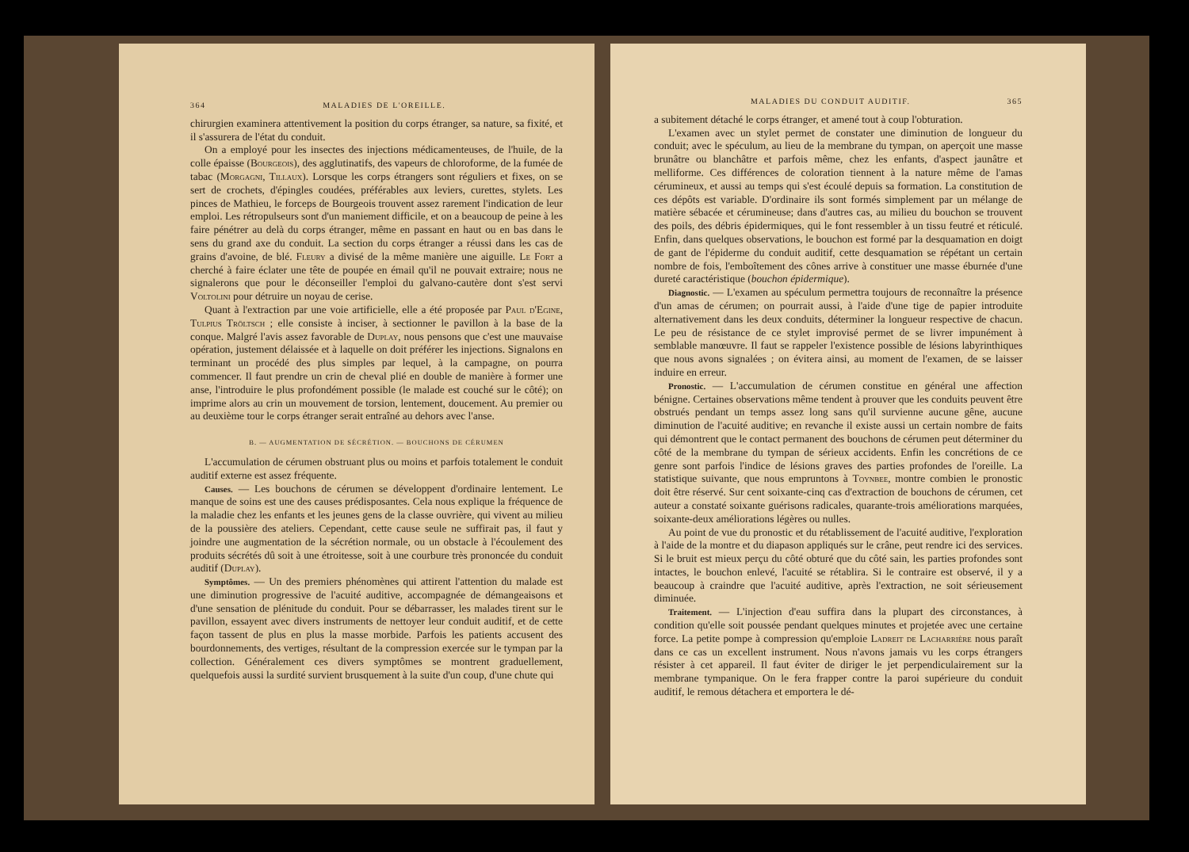364 MALADIES DE L'OREILLE.
chirurgien examinera attentivement la position du corps étranger, sa nature, sa fixité, et il s'assurera de l'état du conduit.
On a employé pour les insectes des injections médicamenteuses, de l'huile, de la colle épaisse (Bourgeois), des agglutinatifs, des vapeurs de chloroforme, de la fumée de tabac (Morgagni, Tillaux). Lorsque les corps étrangers sont réguliers et fixes, on se sert de crochets, d'épingles coudées, préférables aux leviers, curettes, stylets. Les pinces de Mathieu, le forceps de Bourgeois trouvent assez rarement l'indication de leur emploi. Les rétropulseurs sont d'un maniement difficile, et on a beaucoup de peine à les faire pénétrer au delà du corps étranger, même en passant en haut ou en bas dans le sens du grand axe du conduit. La section du corps étranger a réussi dans les cas de grains d'avoine, de blé. Fleury a divisé de la même manière une aiguille. Le Fort a cherché à faire éclater une tête de poupée en émail qu'il ne pouvait extraire; nous ne signalerons que pour le déconseiller l'emploi du galvano-cautère dont s'est servi Voltolini pour détruire un noyau de cerise.
Quant à l'extraction par une voie artificielle, elle a été proposée par Paul d'Egine, Tulpius Tröltsch ; elle consiste à inciser, à sectionner le pavillon à la base de la conque. Malgré l'avis assez favorable de Duplay, nous pensons que c'est une mauvaise opération, justement délaissée et à laquelle on doit préférer les injections. Signalons en terminant un procédé des plus simples par lequel, à la campagne, on pourra commencer. Il faut prendre un crin de cheval plié en double de manière à former une anse, l'introduire le plus profondément possible (le malade est couché sur le côté); on imprime alors au crin un mouvement de torsion, lentement, doucement. Au premier ou au deuxième tour le corps étranger serait entraîné au dehors avec l'anse.
B. — AUGMENTATION DE SÉCRÉTION. — BOUCHONS DE CÉRUMEN
L'accumulation de cérumen obstruant plus ou moins et parfois totalement le conduit auditif externe est assez fréquente.
Causes. — Les bouchons de cérumen se développent d'ordinaire lentement. Le manque de soins est une des causes prédisposantes. Cela nous explique la fréquence de la maladie chez les enfants et les jeunes gens de la classe ouvrière, qui vivent au milieu de la poussière des ateliers. Cependant, cette cause seule ne suffirait pas, il faut y joindre une augmentation de la sécrétion normale, ou un obstacle à l'écoulement des produits sécrétés dû soit à une étroitesse, soit à une courbure très prononcée du conduit auditif (Duplay).
Symptômes. — Un des premiers phénomènes qui attirent l'attention du malade est une diminution progressive de l'acuité auditive, accompagnée de démangeaisons et d'une sensation de plénitude du conduit. Pour se débarrasser, les malades tirent sur le pavillon, essayent avec divers instruments de nettoyer leur conduit auditif, et de cette façon tassent de plus en plus la masse morbide. Parfois les patients accusent des bourdonnements, des vertiges, résultant de la compression exercée sur le tympan par la collection. Généralement ces divers symptômes se montrent graduellement, quelquefois aussi la surdité survient brusquement à la suite d'un coup, d'une chute qui
MALADIES DU CONDUIT AUDITIF. 365
a subitement détaché le corps étranger, et amené tout à coup l'obturation.
L'examen avec un stylet permet de constater une diminution de longueur du conduit; avec le spéculum, au lieu de la membrane du tympan, on aperçoit une masse brunâtre ou blanchâtre et parfois même, chez les enfants, d'aspect jaunâtre et melliforme. Ces différences de coloration tiennent à la nature même de l'amas cérumineux, et aussi au temps qui s'est écoulé depuis sa formation. La constitution de ces dépôts est variable. D'ordinaire ils sont formés simplement par un mélange de matière sébacée et cérumineuse; dans d'autres cas, au milieu du bouchon se trouvent des poils, des débris épidermiques, qui le font ressembler à un tissu feutré et réticulé. Enfin, dans quelques observations, le bouchon est formé par la desquamation en doigt de gant de l'épiderme du conduit auditif, cette desquamation se répétant un certain nombre de fois, l'emboîtement des cônes arrive à constituer une masse éburnée d'une dureté caractéristique (bouchon épidermique).
Diagnostic. — L'examen au spéculum permettra toujours de reconnaître la présence d'un amas de cérumen; on pourrait aussi, à l'aide d'une tige de papier introduite alternativement dans les deux conduits, déterminer la longueur respective de chacun. Le peu de résistance de ce stylet improvisé permet de se livrer impunément à semblable manœuvre. Il faut se rappeler l'existence possible de lésions labyrinthiques que nous avons signalées ; on évitera ainsi, au moment de l'examen, de se laisser induire en erreur.
Pronostic. — L'accumulation de cérumen constitue en général une affection bénigne. Certaines observations même tendent à prouver que les conduits peuvent être obstrués pendant un temps assez long sans qu'il survienne aucune gêne, aucune diminution de l'acuité auditive; en revanche il existe aussi un certain nombre de faits qui démontrent que le contact permanent des bouchons de cérumen peut déterminer du côté de la membrane du tympan de sérieux accidents. Enfin les concrétions de ce genre sont parfois l'indice de lésions graves des parties profondes de l'oreille. La statistique suivante, que nous empruntons à Toynbee, montre combien le pronostic doit être réservé. Sur cent soixante-cinq cas d'extraction de bouchons de cérumen, cet auteur a constaté soixante guérisons radicales, quarante-trois améliorations marquées, soixante-deux améliorations légères ou nulles.
Au point de vue du pronostic et du rétablissement de l'acuité auditive, l'exploration à l'aide de la montre et du diapason appliqués sur le crâne, peut rendre ici des services. Si le bruit est mieux perçu du côté obturé que du côté sain, les parties profondes sont intactes, le bouchon enlevé, l'acuité se rétablira. Si le contraire est observé, il y a beaucoup à craindre que l'acuité auditive, après l'extraction, ne soit sérieusement diminuée.
Traitement. — L'injection d'eau suffira dans la plupart des circonstances, à condition qu'elle soit poussée pendant quelques minutes et projetée avec une certaine force. La petite pompe à compression qu'emploie Ladreit de Lacharrière nous paraît dans ce cas un excellent instrument. Nous n'avons jamais vu les corps étrangers résister à cet appareil. Il faut éviter de diriger le jet perpendiculairement sur la membrane tympanique. On le fera frapper contre la paroi supérieure du conduit auditif, le remous détachera et emportera le dé-